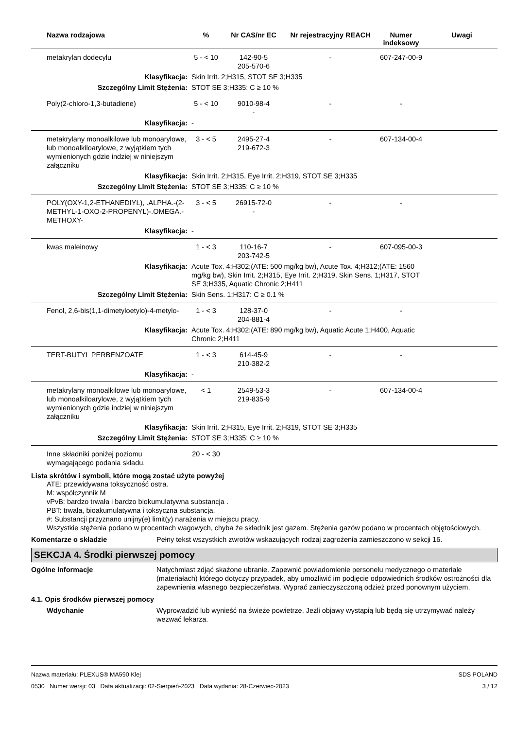| Nazwa rodzajowa | % | Nr CAS/nr EC | Nr rejestracyjny REACH | Numer indeksowy | Uwagi |
| --- | --- | --- | --- | --- | --- |
| metakrylan dodecylu | 5 - < 10 | 142-90-5 205-570-6 | - | 607-247-00-9 | |
| Klasyfikacja: | Skin Irrit. 2;H315, STOT SE 3;H335 | | | | |
| Szczególny Limit Stężenia: | STOT SE 3;H335: C ≥ 10 % | | | | |
| Poly(2-chloro-1,3-butadiene) | 5 - < 10 | 9010-98-4 - | - | - | |
| Klasyfikacja: | - | | | | |
| metakrylany monoalkilowe lub monoarylowe, lub monoalkiloarylowe, z wyjątkiem tych wymienionych gdzie indziej w niniejszym załączniku | 3 - < 5 | 2495-27-4 219-672-3 | - | 607-134-00-4 | |
| Klasyfikacja: | Skin Irrit. 2;H315, Eye Irrit. 2;H319, STOT SE 3;H335 | | | | |
| Szczególny Limit Stężenia: | STOT SE 3;H335: C ≥ 10 % | | | | |
| POLY(OXY-1,2-ETHANEDIYL), .ALPHA.-(2-METHYL-1-OXO-2-PROPENYL)-.OMEGA.-METHOXY- | 3 - < 5 | 26915-72-0 - | - | - | |
| Klasyfikacja: | - | | | | |
| kwas maleinowy | 1 - < 3 | 110-16-7 203-742-5 | - | 607-095-00-3 | |
| Klasyfikacja: | Acute Tox. 4;H302;(ATE: 500 mg/kg bw), Acute Tox. 4;H312;(ATE: 1560 mg/kg bw), Skin Irrit. 2;H315, Eye Irrit. 2;H319, Skin Sens. 1;H317, STOT SE 3;H335, Aquatic Chronic 2;H411 | | | | |
| Szczególny Limit Stężenia: | Skin Sens. 1;H317: C ≥ 0.1 % | | | | |
| Fenol, 2,6-bis(1,1-dimetyloetylo)-4-metylo- | 1 - < 3 | 128-37-0 204-881-4 | - | - | |
| Klasyfikacja: | Acute Tox. 4;H302;(ATE: 890 mg/kg bw), Aquatic Acute 1;H400, Aquatic Chronic 2;H411 | | | | |
| TERT-BUTYL PERBENZOATE | 1 - < 3 | 614-45-9 210-382-2 | - | - | |
| Klasyfikacja: | - | | | | |
| metakrylany monoalkilowe lub monoarylowe, lub monoalkiloarylowe, z wyjątkiem tych wymienionych gdzie indziej w niniejszym załączniku | < 1 | 2549-53-3 219-835-9 | - | 607-134-00-4 | |
| Klasyfikacja: | Skin Irrit. 2;H315, Eye Irrit. 2;H319, STOT SE 3;H335 | | | | |
| Szczególny Limit Stężenia: | STOT SE 3;H335: C ≥ 10 % | | | | |
| Inne składniki poniżej poziomu wymagającego podania składu. | 20 - < 30 | | | | |
Lista skrótów i symboli, które mogą zostać użyte powyżej
ATE: przewidywana toksyczność ostra.
M: współczynnik M
vPvB: bardzo trwała i bardzo biokumulatywna substancja .
PBT: trwała, bioakumulatywna i toksyczna substancja.
#: Substancji przyznano unijny(e) limit(y) narażenia w miejscu pracy.
Wszystkie stężenia podano w procentach wagowych, chyba że składnik jest gazem. Stężenia gazów podano w procentach objętościowych.
Komentarze o składzie Pełny tekst wszystkich zwrotów wskazujących rodzaj zagrożenia zamieszczono w sekcji 16.
SEKCJA 4. Środki pierwszej pomocy
Ogólne informacje Natychmiast zdjąć skażone ubranie. Zapewnić powiadomienie personelu medycznego o materiale (materiałach) którego dotyczy przypadek, aby umożliwić im podjęcie odpowiednich środków ostrożności dla zapewnienia własnego bezpieczeństwa. Wyprać zanieczyszczoną odzież przed ponownym użyciem.
4.1. Opis środków pierwszej pomocy
Wdychanie Wyprowadzić lub wynieść na świeże powietrze. Jeżli objawy wystąpią lub będą się utrzymywać należy wezwać lekarza.
Nazwa materiału: PLEXUS® MA590 Klej
0530 Numer wersji: 03 Data aktualizacji: 02-Sierpień-2023 Data wydania: 28-Czerwiec-2023
SDS POLAND
3 / 12